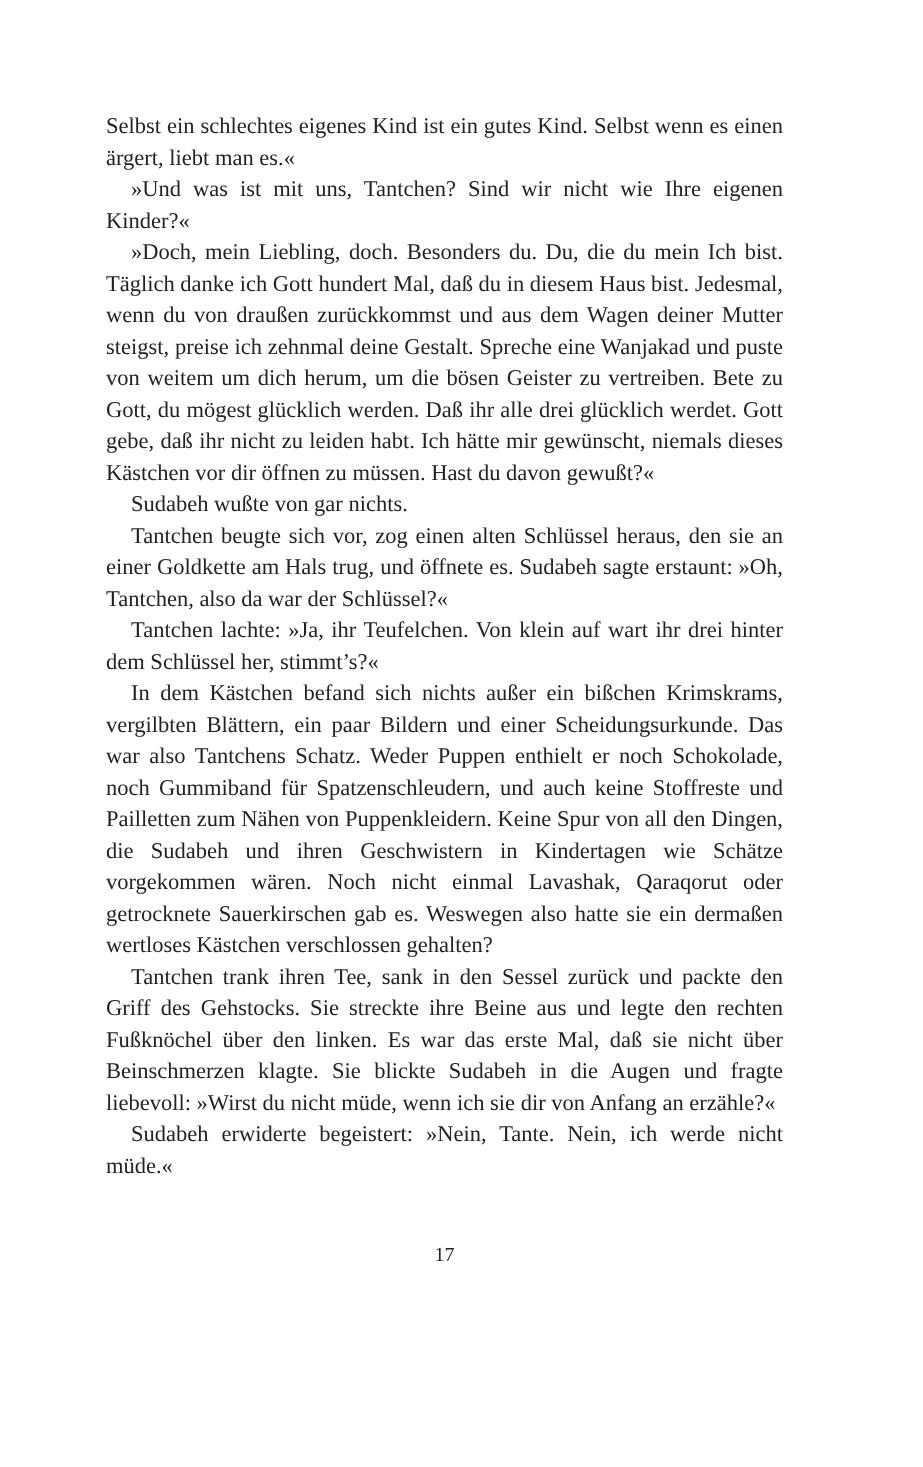Selbst ein schlechtes eigenes Kind ist ein gutes Kind. Selbst wenn es einen ärgert, liebt man es.«
»Und was ist mit uns, Tantchen? Sind wir nicht wie Ihre eigenen Kinder?«
»Doch, mein Liebling, doch. Besonders du. Du, die du mein Ich bist. Täglich danke ich Gott hundert Mal, daß du in diesem Haus bist. Jedesmal, wenn du von draußen zurückkommst und aus dem Wagen deiner Mutter steigst, preise ich zehnmal deine Gestalt. Spreche eine Wanjakad und puste von weitem um dich herum, um die bösen Geister zu vertreiben. Bete zu Gott, du mögest glücklich werden. Daß ihr alle drei glücklich werdet. Gott gebe, daß ihr nicht zu leiden habt. Ich hätte mir gewünscht, niemals dieses Kästchen vor dir öffnen zu müssen. Hast du davon gewußt?«
Sudabeh wußte von gar nichts.
Tantchen beugte sich vor, zog einen alten Schlüssel heraus, den sie an einer Goldkette am Hals trug, und öffnete es. Sudabeh sagte erstaunt: »Oh, Tantchen, also da war der Schlüssel?«
Tantchen lachte: »Ja, ihr Teufelchen. Von klein auf wart ihr drei hinter dem Schlüssel her, stimmt’s?«
In dem Kästchen befand sich nichts außer ein bißchen Krimskrams, vergilbten Blättern, ein paar Bildern und einer Scheidungsurkunde. Das war also Tantchens Schatz. Weder Puppen enthielt er noch Schokolade, noch Gummiband für Spatzenschleudern, und auch keine Stoffreste und Pailletten zum Nähen von Puppenkleidern. Keine Spur von all den Dingen, die Sudabeh und ihren Geschwistern in Kindertagen wie Schätze vorgekommen wären. Noch nicht einmal Lavashak, Qaraqorut oder getrocknete Sauerkirschen gab es. Weswegen also hatte sie ein dermaßen wertloses Kästchen verschlossen gehalten?
Tantchen trank ihren Tee, sank in den Sessel zurück und packte den Griff des Gehstocks. Sie streckte ihre Beine aus und legte den rechten Fußknöchel über den linken. Es war das erste Mal, daß sie nicht über Beinschmerzen klagte. Sie blickte Sudabeh in die Augen und fragte liebevoll: »Wirst du nicht müde, wenn ich sie dir von Anfang an erzähle?«
Sudabeh erwiderte begeistert: »Nein, Tante. Nein, ich werde nicht müde.«
17